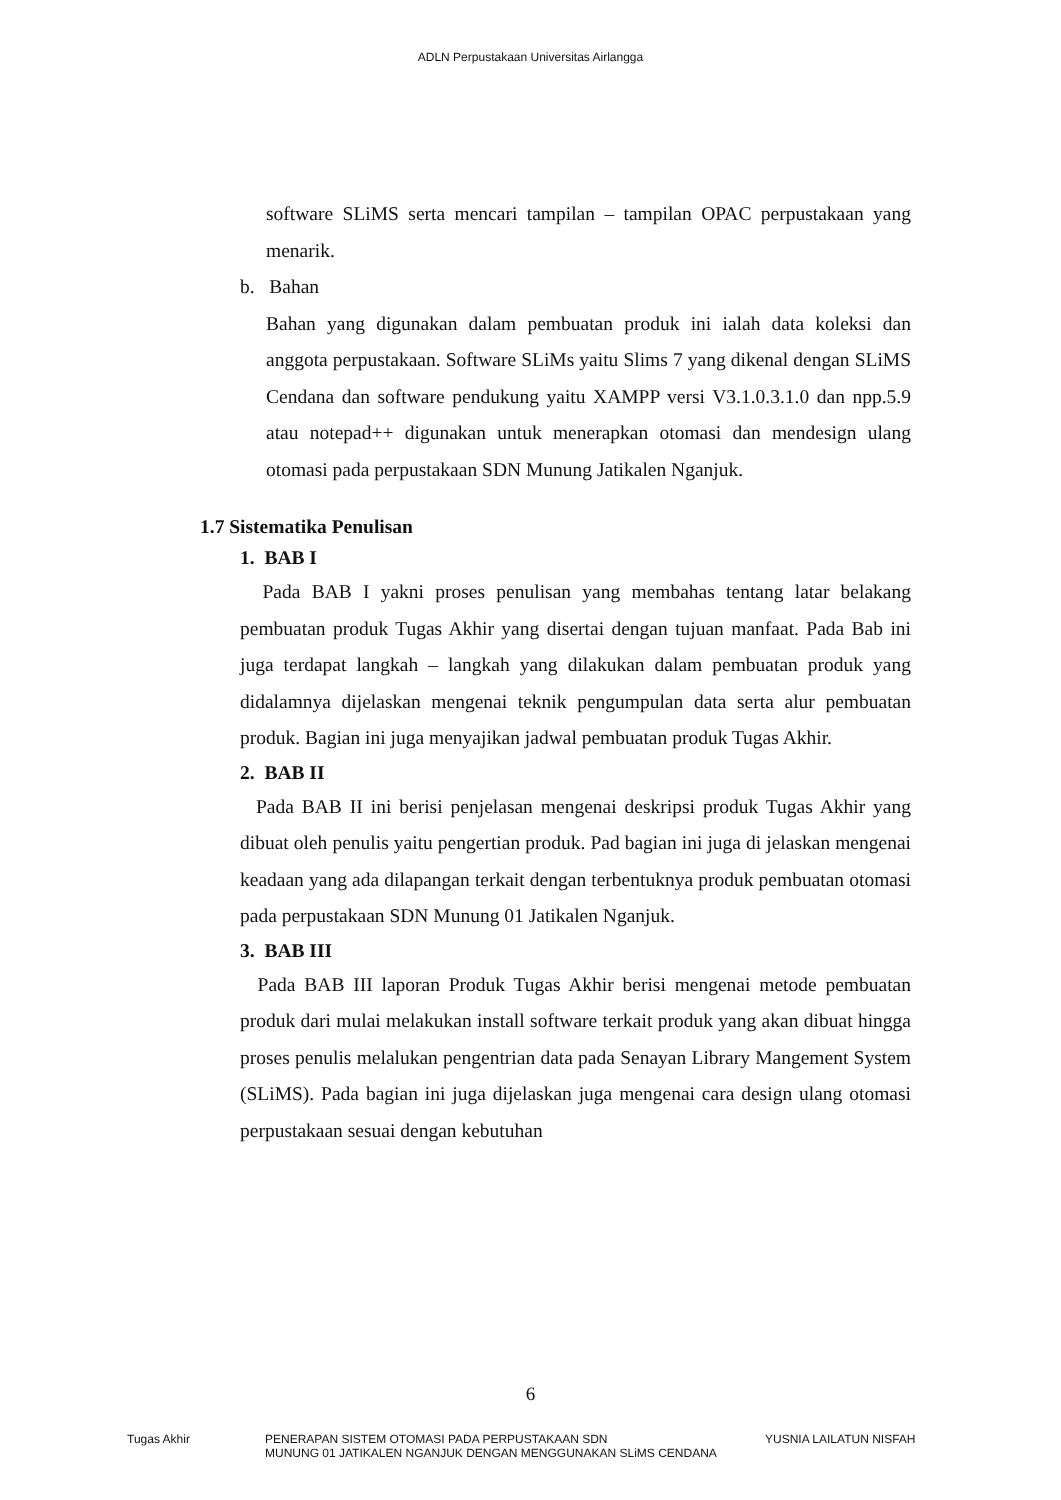ADLN Perpustakaan Universitas Airlangga
software SLiMS serta mencari tampilan – tampilan OPAC perpustakaan yang menarik.
b. Bahan
Bahan yang digunakan dalam pembuatan produk ini ialah data koleksi dan anggota perpustakaan. Software SLiMs yaitu Slims 7 yang dikenal dengan SLiMS Cendana dan software pendukung yaitu XAMPP versi V3.1.0.3.1.0 dan npp.5.9 atau notepad++ digunakan untuk menerapkan otomasi dan mendesign ulang otomasi pada perpustakaan SDN Munung Jatikalen Nganjuk.
1.7 Sistematika Penulisan
1. BAB I
Pada BAB I yakni proses penulisan yang membahas tentang latar belakang pembuatan produk Tugas Akhir yang disertai dengan tujuan manfaat. Pada Bab ini juga terdapat langkah – langkah yang dilakukan dalam pembuatan produk yang didalamnya dijelaskan mengenai teknik pengumpulan data serta alur pembuatan produk. Bagian ini juga menyajikan jadwal pembuatan produk Tugas Akhir.
2. BAB II
Pada BAB II ini berisi penjelasan mengenai deskripsi produk Tugas Akhir yang dibuat oleh penulis yaitu pengertian produk. Pad bagian ini juga di jelaskan mengenai keadaan yang ada dilapangan terkait dengan terbentuknya produk pembuatan otomasi pada perpustakaan SDN Munung 01 Jatikalen Nganjuk.
3. BAB III
Pada BAB III laporan Produk Tugas Akhir berisi mengenai metode pembuatan produk dari mulai melakukan install software terkait produk yang akan dibuat hingga proses penulis melalukan pengentrian data pada Senayan Library Mangement System (SLiMS). Pada bagian ini juga dijelaskan juga mengenai cara design ulang otomasi perpustakaan sesuai dengan kebutuhan
6
Tugas Akhir PENERAPAN SISTEM OTOMASI PADA PERPUSTAKAAN SDN
MUNUNG 01 JATIKALEN NGANJUK DENGAN MENGGUNAKAN SLiMS CENDANA
YUSNIA LAILATUN NISFAH